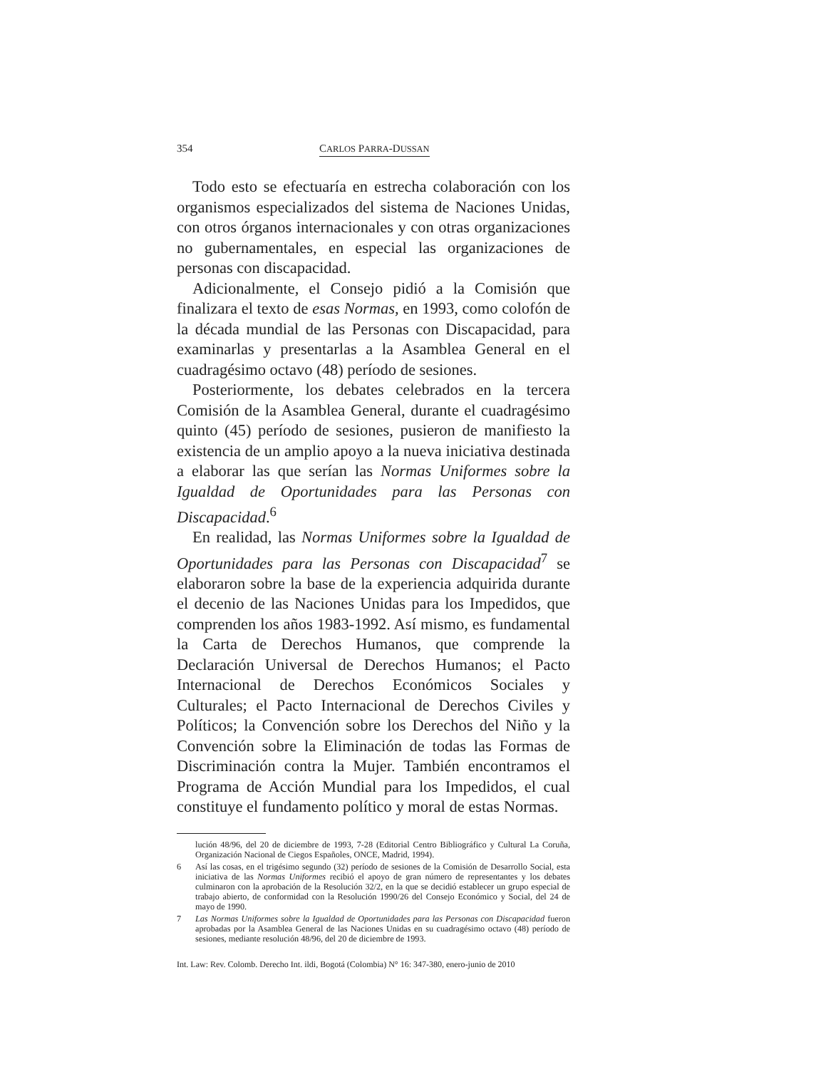354 CARLOS PARRA-DUSSAN
Todo esto se efectuaría en estrecha colaboración con los organismos especializados del sistema de Naciones Unidas, con otros órganos internacionales y con otras organizaciones no gubernamentales, en especial las organizaciones de personas con discapacidad.
Adicionalmente, el Consejo pidió a la Comisión que finalizara el texto de esas Normas, en 1993, como colofón de la década mundial de las Personas con Discapacidad, para examinarlas y presentarlas a la Asamblea General en el cuadragésimo octavo (48) período de sesiones.
Posteriormente, los debates celebrados en la tercera Comisión de la Asamblea General, durante el cuadragésimo quinto (45) período de sesiones, pusieron de manifiesto la existencia de un amplio apoyo a la nueva iniciativa destinada a elaborar las que serían las Normas Uniformes sobre la Igualdad de Oportunidades para las Personas con Discapacidad.<sup>6</sup>
En realidad, las Normas Uniformes sobre la Igualdad de Oportunidades para las Personas con Discapacidad<sup>7</sup> se elaboraron sobre la base de la experiencia adquirida durante el decenio de las Naciones Unidas para los Impedidos, que comprenden los años 1983-1992. Así mismo, es fundamental la Carta de Derechos Humanos, que comprende la Declaración Universal de Derechos Humanos; el Pacto Internacional de Derechos Económicos Sociales y Culturales; el Pacto Internacional de Derechos Civiles y Políticos; la Convención sobre los Derechos del Niño y la Convención sobre la Eliminación de todas las Formas de Discriminación contra la Mujer. También encontramos el Programa de Acción Mundial para los Impedidos, el cual constituye el fundamento político y moral de estas Normas.
lución 48/96, del 20 de diciembre de 1993, 7-28 (Editorial Centro Bibliográfico y Cultural La Coruña, Organización Nacional de Ciegos Españoles, ONCE, Madrid, 1994).
6 Así las cosas, en el trigésimo segundo (32) período de sesiones de la Comisión de Desarrollo Social, esta iniciativa de las Normas Uniformes recibió el apoyo de gran número de representantes y los debates culminaron con la aprobación de la Resolución 32/2, en la que se decidió establecer un grupo especial de trabajo abierto, de conformidad con la Resolución 1990/26 del Consejo Económico y Social, del 24 de mayo de 1990.
7 Las Normas Uniformes sobre la Igualdad de Oportunidades para las Personas con Discapacidad fueron aprobadas por la Asamblea General de las Naciones Unidas en su cuadragésimo octavo (48) período de sesiones, mediante resolución 48/96, del 20 de diciembre de 1993.
Int. Law: Rev. Colomb. Derecho Int. ildi, Bogotá (Colombia) N° 16: 347-380, enero-junio de 2010